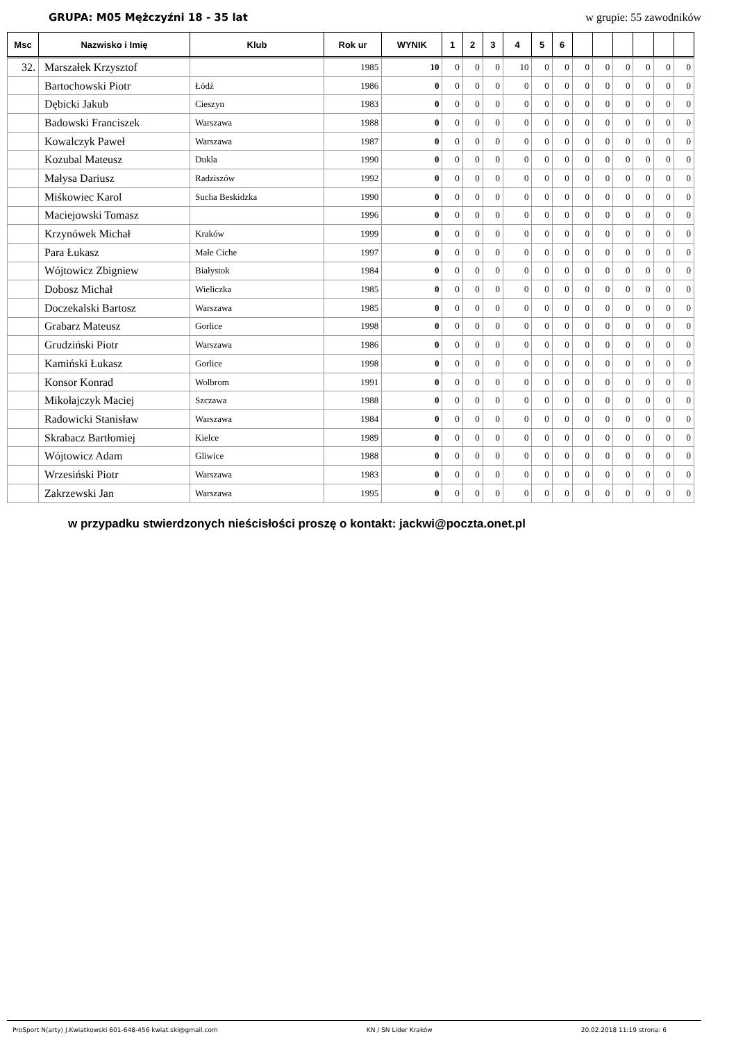GRUPA: M05 Mężczyźni 18 - 35 lat w grupie: 55 zawodników
| Msc | Nazwisko i Imię | Klub | Rok ur | WYNIK | 1 | 2 | 3 | 4 | 5 | 6 | | | | | | |
| --- | --- | --- | --- | --- | --- | --- | --- | --- | --- | --- | --- | --- | --- | --- | --- | --- |
| 32. | Marszałek Krzysztof | | 1985 | 10 | 0 | 0 | 0 | 10 | 0 | 0 | 0 | 0 | 0 | 0 | 0 | 0 |
| | Bartochowski Piotr | Łódź | 1986 | 0 | 0 | 0 | 0 | 0 | 0 | 0 | 0 | 0 | 0 | 0 | 0 | 0 |
| | Dębicki Jakub | Cieszyn | 1983 | 0 | 0 | 0 | 0 | 0 | 0 | 0 | 0 | 0 | 0 | 0 | 0 | 0 |
| | Badowski Franciszek | Warszawa | 1988 | 0 | 0 | 0 | 0 | 0 | 0 | 0 | 0 | 0 | 0 | 0 | 0 | 0 |
| | Kowalczyk Paweł | Warszawa | 1987 | 0 | 0 | 0 | 0 | 0 | 0 | 0 | 0 | 0 | 0 | 0 | 0 | 0 |
| | Kozubal Mateusz | Dukla | 1990 | 0 | 0 | 0 | 0 | 0 | 0 | 0 | 0 | 0 | 0 | 0 | 0 | 0 |
| | Małysa Dariusz | Radziszów | 1992 | 0 | 0 | 0 | 0 | 0 | 0 | 0 | 0 | 0 | 0 | 0 | 0 | 0 |
| | Miśkowiec Karol | Sucha Beskidzka | 1990 | 0 | 0 | 0 | 0 | 0 | 0 | 0 | 0 | 0 | 0 | 0 | 0 | 0 |
| | Maciejowski Tomasz | | 1996 | 0 | 0 | 0 | 0 | 0 | 0 | 0 | 0 | 0 | 0 | 0 | 0 | 0 |
| | Krzynówek Michał | Kraków | 1999 | 0 | 0 | 0 | 0 | 0 | 0 | 0 | 0 | 0 | 0 | 0 | 0 | 0 |
| | Para Łukasz | Małe Ciche | 1997 | 0 | 0 | 0 | 0 | 0 | 0 | 0 | 0 | 0 | 0 | 0 | 0 | 0 |
| | Wójtowicz Zbigniew | Białystok | 1984 | 0 | 0 | 0 | 0 | 0 | 0 | 0 | 0 | 0 | 0 | 0 | 0 | 0 |
| | Dobosz Michał | Wieliczka | 1985 | 0 | 0 | 0 | 0 | 0 | 0 | 0 | 0 | 0 | 0 | 0 | 0 | 0 |
| | Doczekalski Bartosz | Warszawa | 1985 | 0 | 0 | 0 | 0 | 0 | 0 | 0 | 0 | 0 | 0 | 0 | 0 | 0 |
| | Grabarz Mateusz | Gorlice | 1998 | 0 | 0 | 0 | 0 | 0 | 0 | 0 | 0 | 0 | 0 | 0 | 0 | 0 |
| | Grudziński Piotr | Warszawa | 1986 | 0 | 0 | 0 | 0 | 0 | 0 | 0 | 0 | 0 | 0 | 0 | 0 | 0 |
| | Kamiński Łukasz | Gorlice | 1998 | 0 | 0 | 0 | 0 | 0 | 0 | 0 | 0 | 0 | 0 | 0 | 0 | 0 |
| | Konsor Konrad | Wolbrom | 1991 | 0 | 0 | 0 | 0 | 0 | 0 | 0 | 0 | 0 | 0 | 0 | 0 | 0 |
| | Mikołajczyk Maciej | Szczawa | 1988 | 0 | 0 | 0 | 0 | 0 | 0 | 0 | 0 | 0 | 0 | 0 | 0 | 0 |
| | Radowicki Stanisław | Warszawa | 1984 | 0 | 0 | 0 | 0 | 0 | 0 | 0 | 0 | 0 | 0 | 0 | 0 | 0 |
| | Skrabacz Bartłomiej | Kielce | 1989 | 0 | 0 | 0 | 0 | 0 | 0 | 0 | 0 | 0 | 0 | 0 | 0 | 0 |
| | Wójtowicz Adam | Gliwice | 1988 | 0 | 0 | 0 | 0 | 0 | 0 | 0 | 0 | 0 | 0 | 0 | 0 | 0 |
| | Wrzesiński Piotr | Warszawa | 1983 | 0 | 0 | 0 | 0 | 0 | 0 | 0 | 0 | 0 | 0 | 0 | 0 | 0 |
| | Zakrzewski Jan | Warszawa | 1995 | 0 | 0 | 0 | 0 | 0 | 0 | 0 | 0 | 0 | 0 | 0 | 0 | 0 |
w przypadku stwierdzonych nieścisłości proszę o kontakt: jackwi@poczta.onet.pl
ProSport N(arty) J.Kwiatkowski 601-648-456 kwiat.ski@gmail.com KN / SN Lider Kraków 20.02.2018 11:19 strona: 6